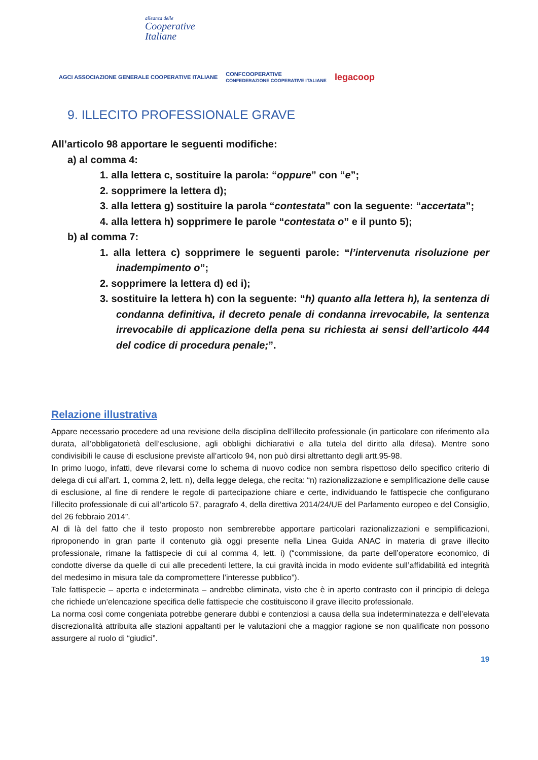alleanza delle
Cooperative
Italiane
AGCI ASSOCIAZIONE GENERALE COOPERATIVE ITALIANE CONFCOOPERATIVE
CONFEDERAZIONE COOPERATIVE ITALIANE legacoop
9. ILLECITO PROFESSIONALE GRAVE
All’articolo 98 apportare le seguenti modifiche:
a) al comma 4:
1. alla lettera c, sostituire la parola: “oppure” con “e”;
2. sopprimere la lettera d);
3. alla lettera g) sostituire la parola “contestata” con la seguente: “accertata”;
4. alla lettera h) sopprimere le parole “contestata o” e il punto 5);
b) al comma 7:
1. alla lettera c) sopprimere le seguenti parole: “l’intervenuta risoluzione per inadempimento o”;
2. sopprimere la lettera d) ed i);
3. sostituire la lettera h) con la seguente: “h) quanto alla lettera h), la sentenza di condanna definitiva, il decreto penale di condanna irrevocabile, la sentenza irrevocabile di applicazione della pena su richiesta ai sensi dell’articolo 444 del codice di procedura penale;”.
Relazione illustrativa
Appare necessario procedere ad una revisione della disciplina dell’illecito professionale (in particolare con riferimento alla durata, all’obbligatorietà dell’esclusione, agli obblighi dichiarativi e alla tutela del diritto alla difesa). Mentre sono condivisibili le cause di esclusione previste all’articolo 94, non può dirsi altrettanto degli artt.95-98.
In primo luogo, infatti, deve rilevarsi come lo schema di nuovo codice non sembra rispettoso dello specifico criterio di delega di cui all’art. 1, comma 2, lett. n), della legge delega, che recita: “n) razionalizzazione e semplificazione delle cause di esclusione, al fine di rendere le regole di partecipazione chiare e certe, individuando le fattispecie che configurano l’illecito professionale di cui all’articolo 57, paragrafo 4, della direttiva 2014/24/UE del Parlamento europeo e del Consiglio, del 26 febbraio 2014”.
Al di là del fatto che il testo proposto non sembrerebbe apportare particolari razionalizzazioni e semplificazioni, riproponendo in gran parte il contenuto già oggi presente nella Linea Guida ANAC in materia di grave illecito professionale, rimane la fattispecie di cui al comma 4, lett. i) (“commissione, da parte dell’operatore economico, di condotte diverse da quelle di cui alle precedenti lettere, la cui gravità incida in modo evidente sull’affidabilità ed integrità del medesimo in misura tale da compromettere l’interesse pubblico”).
Tale fattispecie – aperta e indeterminata – andrebbe eliminata, visto che è in aperto contrasto con il principio di delega che richiede un’elencazione specifica delle fattispecie che costituiscono il grave illecito professionale.
La norma così come congeniata potrebbe generare dubbi e contenziosi a causa della sua indeterminatezza e dell’elevata discrezionalità attribuita alle stazioni appaltanti per le valutazioni che a maggior ragione se non qualificate non possono assurgere al ruolo di “giudici”.
19